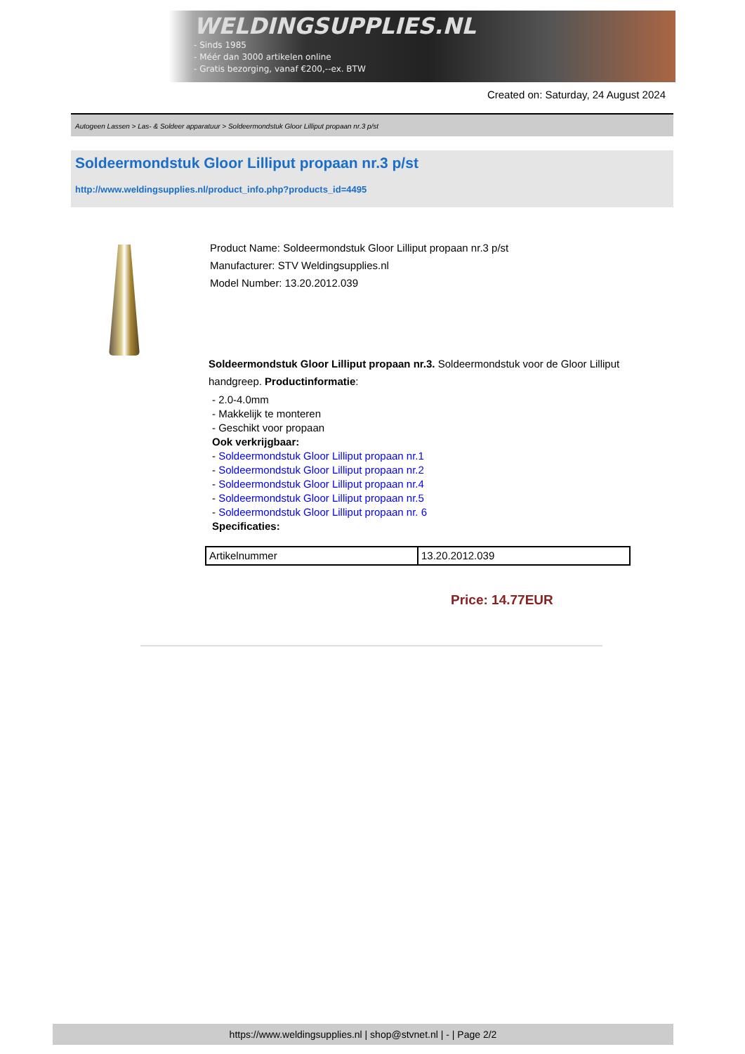WELDINGSUPPLIES.NL
- Sinds 1985
- Méér dan 3000 artikelen online
- Gratis bezorging, vanaf €200,--ex. BTW
Created on: Saturday, 24 August 2024
Autogeen Lassen > Las- & Soldeer apparatuur > Soldeermondstuk Gloor Lilliput propaan nr.3 p/st
Soldeermondstuk Gloor Lilliput propaan nr.3 p/st
http://www.weldingsupplies.nl/product_info.php?products_id=4495
Product Name: Soldeermondstuk Gloor Lilliput propaan nr.3 p/st
Manufacturer: STV Weldingsupplies.nl
Model Number: 13.20.2012.039
Soldeermondstuk Gloor Lilliput propaan nr.3. Soldeermondstuk voor de Gloor Lilliput handgreep. Productinformatie:
- 2.0-4.0mm
- Makkelijk te monteren
- Geschikt voor propaan
Ook verkrijgbaar:
- Soldeermondstuk Gloor Lilliput propaan nr.1
- Soldeermondstuk Gloor Lilliput propaan nr.2
- Soldeermondstuk Gloor Lilliput propaan nr.4
- Soldeermondstuk Gloor Lilliput propaan nr.5
- Soldeermondstuk Gloor Lilliput propaan nr. 6
Specificaties:
| Artikelnummer | 13.20.2012.039 |
Price: 14.77EUR
https://www.weldingsupplies.nl | shop@stvnet.nl | - | Page 2/2